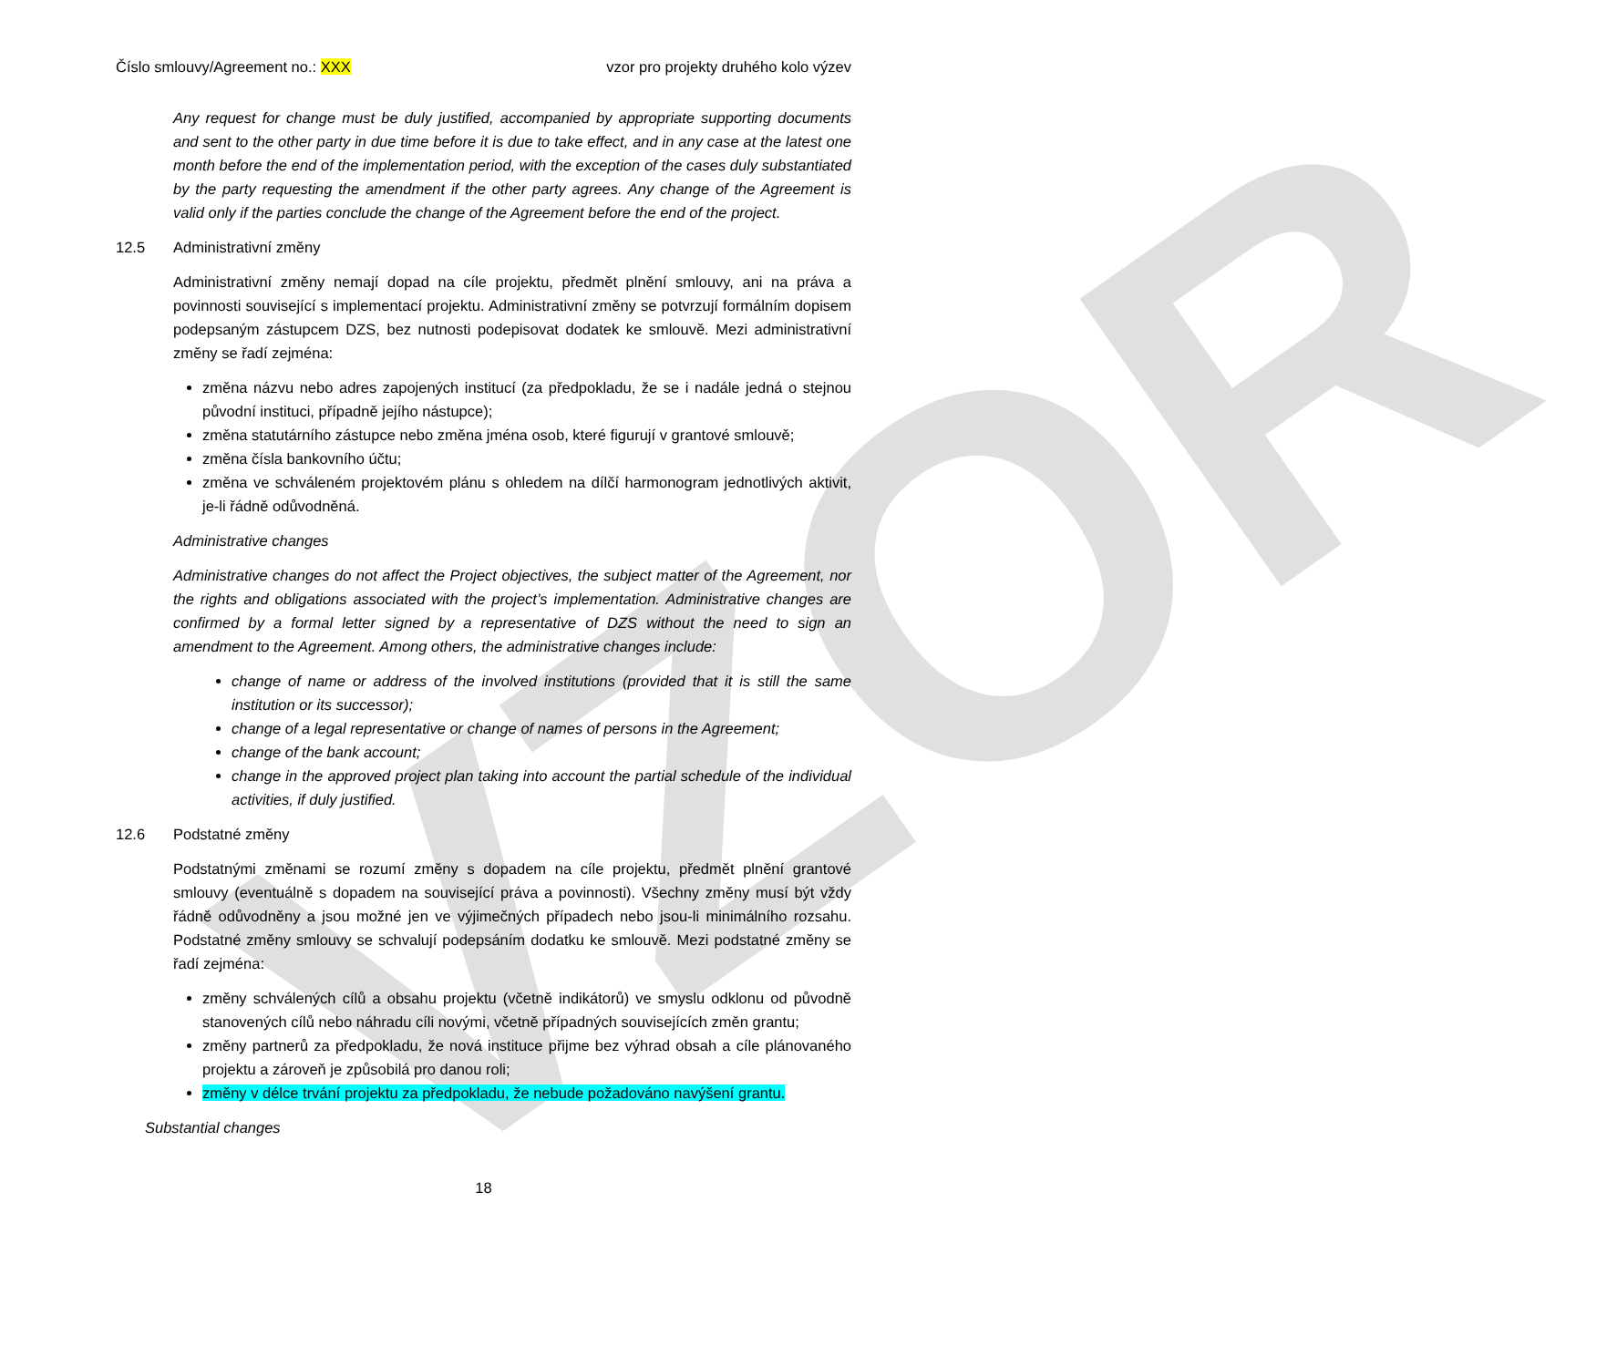VZOR
Číslo smlouvy/Agreement no.: XXX vzor pro projekty druhého kolo výzev
Any request for change must be duly justified, accompanied by appropriate supporting documents and sent to the other party in due time before it is due to take effect, and in any case at the latest one month before the end of the implementation period, with the exception of the cases duly substantiated by the party requesting the amendment if the other party agrees. Any change of the Agreement is valid only if the parties conclude the change of the Agreement before the end of the project.
12.5 Administrativní změny
Administrativní změny nemají dopad na cíle projektu, předmět plnění smlouvy, ani na práva a povinnosti související s implementací projektu. Administrativní změny se potvrzují formálním dopisem podepsaným zástupcem DZS, bez nutnosti podepisovat dodatek ke smlouvě. Mezi administrativní změny se řadí zejména:
změna názvu nebo adres zapojených institucí (za předpokladu, že se i nadále jedná o stejnou původní instituci, případně jejího nástupce);
změna statutárního zástupce nebo změna jména osob, které figurují v grantové smlouvě;
změna čísla bankovního účtu;
změna ve schváleném projektovém plánu s ohledem na dílčí harmonogram jednotlivých aktivit, je-li řádně odůvodněná.
Administrative changes
Administrative changes do not affect the Project objectives, the subject matter of the Agreement, nor the rights and obligations associated with the project’s implementation. Administrative changes are confirmed by a formal letter signed by a representative of DZS without the need to sign an amendment to the Agreement. Among others, the administrative changes include:
change of name or address of the involved institutions (provided that it is still the same institution or its successor);
change of a legal representative or change of names of persons in the Agreement;
change of the bank account;
change in the approved project plan taking into account the partial schedule of the individual activities, if duly justified.
12.6 Podstatné změny
Podstatnými změnami se rozumí změny s dopadem na cíle projektu, předmět plnění grantové smlouvy (eventuálně s dopadem na související práva a povinnosti). Všechny změny musí být vždy řádně odůvodněny a jsou možné jen ve výjimečných případech nebo jsou-li minimálního rozsahu. Podstatné změny smlouvy se schvalují podepsáním dodatku ke smlouvě. Mezi podstatné změny se řadí zejména:
změny schválených cílů a obsahu projektu (včetně indikátorů) ve smyslu odklonu od původně stanovených cílů nebo náhradu cíli novými, včetně případných souvisejících změn grantu;
změny partnerů za předpokladu, že nová instituce přijme bez výhrad obsah a cíle plánovaného projektu a zároveň je způsobilá pro danou roli;
změny v délce trvání projektu za předpokladu, že nebude požadováno navýšení grantu.
Substantial changes
18